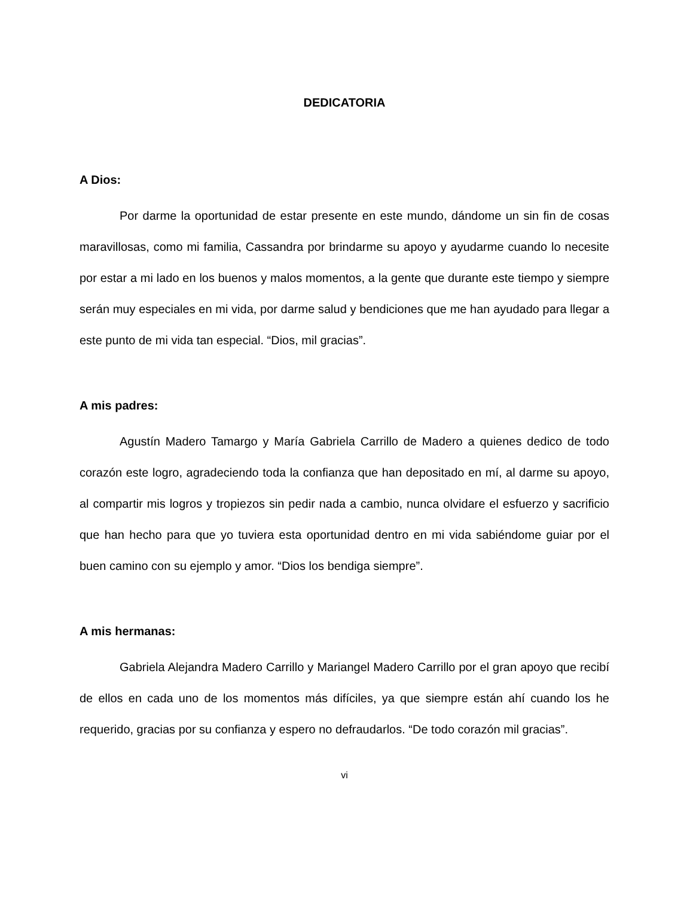DEDICATORIA
A Dios:
Por darme la oportunidad de estar presente en este mundo, dándome un sin fin de cosas maravillosas, como mi familia, Cassandra por brindarme su apoyo y ayudarme cuando lo necesite por estar a mi lado en los buenos y malos momentos, a la gente que durante este tiempo y siempre serán muy especiales en mi vida, por darme salud y bendiciones que me han ayudado para llegar a este punto de mi vida tan especial. “Dios, mil gracias”.
A mis padres:
Agustín Madero Tamargo y María Gabriela Carrillo de Madero a quienes dedico de todo corazón este logro, agradeciendo toda la confianza que han depositado en mí, al darme su apoyo, al compartir mis logros y tropiezos sin pedir nada a cambio, nunca olvidare el esfuerzo y sacrificio que han hecho para que yo tuviera esta oportunidad dentro en mi vida sabiéndome guiar por el buen camino con su ejemplo y amor. “Dios los bendiga siempre”.
A mis hermanas:
Gabriela Alejandra Madero Carrillo y Mariangel Madero Carrillo por el gran apoyo que recibí de ellos en cada uno de los momentos más difíciles, ya que siempre están ahí cuando los he requerido, gracias por su confianza y espero no defraudarlos. “De todo corazón mil gracias”.
vi